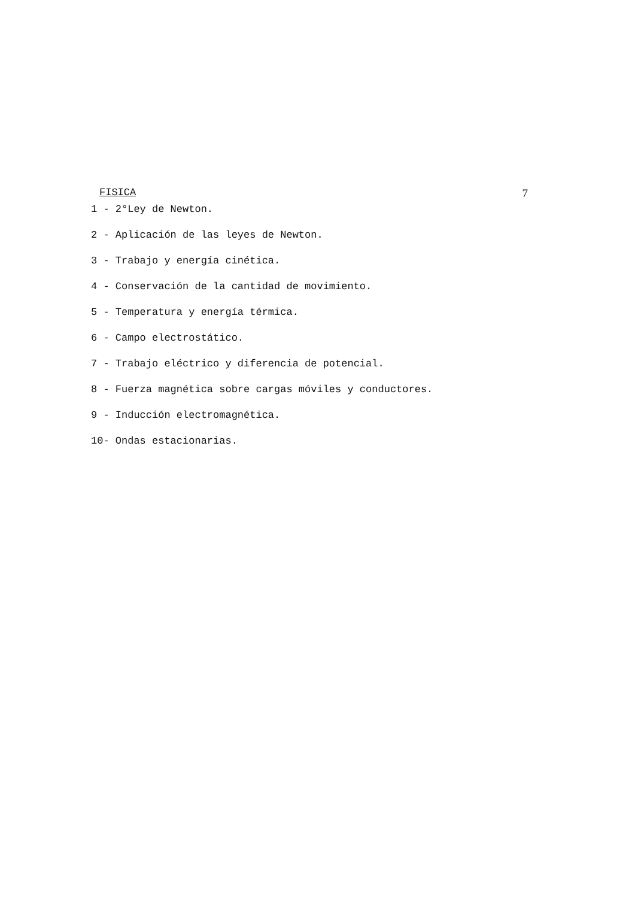FISICA 7
1 - 2°Ley de Newton.
2 - Aplicación de las leyes de Newton.
3 - Trabajo y energía cinética.
4 - Conservación de la cantidad de movimiento.
5 - Temperatura y energía térmica.
6 - Campo electrostático.
7 - Trabajo eléctrico y diferencia de potencial.
8 - Fuerza magnética sobre cargas móviles y conductores.
9 - Inducción electromagnética.
10- Ondas estacionarias.